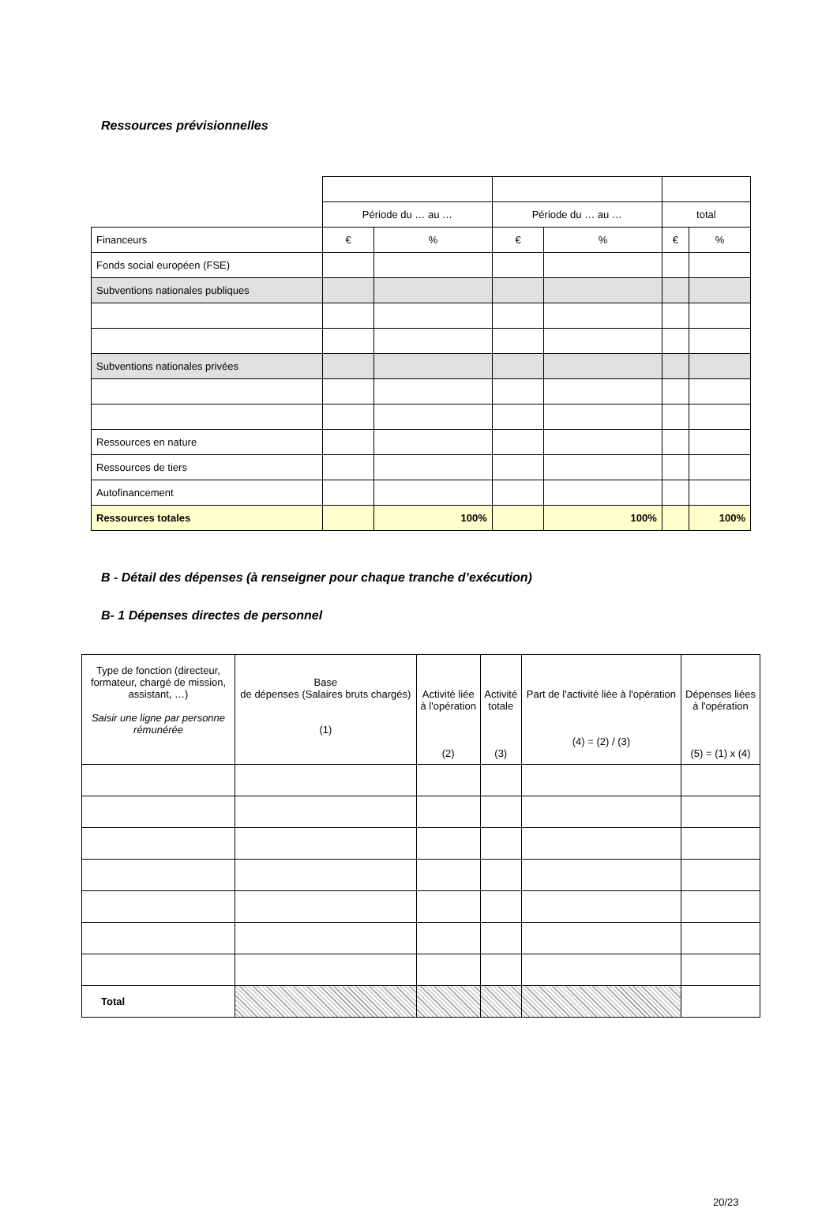Ressources prévisionnelles
| | Période du … au … | | Période du … au … | | total | |
| Financeurs | € | % | € | % | € | % |
| Fonds social européen (FSE) | | | | | | |
| Subventions nationales publiques | | | | | | |
| Subventions nationales privées | | | | | | |
| Ressources en nature | | | | | | |
| Ressources de tiers | | | | | | |
| Autofinancement | | | | | | |
| Ressources totales | | 100% | | 100% | | 100% |
B - Détail des dépenses (à renseigner pour chaque tranche d’exécution)
B- 1 Dépenses directes de personnel
| Type de fonction (directeur, formateur, chargé de mission, assistant, …) Saisir une ligne par personne rémunérée | Base de dépenses (Salaires bruts chargés) (1) | Activité liée à l'opération (2) | Activité totale (3) | Part de l'activité liée à l'opération (4) = (2) / (3) | Dépenses liées à l'opération (5) = (1) x (4) |
| --- | --- | --- | --- | --- | --- |
| Total | | | | | |
20/23